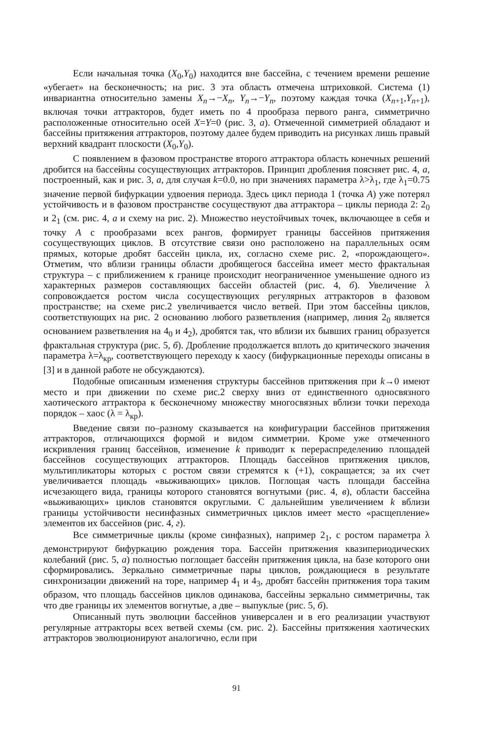Если начальная точка (X<sub>0</sub>,Y<sub>0</sub>) находится вне бассейна, с течением времени решение «убегает» на бесконечность; на рис. 3 эта область отмечена штриховкой. Система (1) инвариантна относительно замены X<sub>n</sub>→−X<sub>n</sub>, Y<sub>n</sub>→−Y<sub>n</sub>, поэтому каждая точка (X<sub>n+1</sub>,Y<sub>n+1</sub>), включая точки аттракторов, будет иметь по 4 прообраза первого ранга, симметрично расположенные относительно осей X=Y=0 (рис. 3, а). Отмеченной симметрией обладают и бассейны притяжения аттракторов, поэтому далее будем приводить на рисунках лишь правый верхний квадрант плоскости (X<sub>0</sub>,Y<sub>0</sub>).
С появлением в фазовом пространстве второго аттрактора область конечных решений дробится на бассейны сосуществующих аттракторов. Принцип дробления поясняет рис. 4, а, построенный, как и рис. 3, а, для случая k=0.0, но при значениях параметра λ>λ<sub>1</sub>, где λ<sub>1</sub>=0.75 значение первой бифуркации удвоения периода. Здесь цикл периода 1 (точка А) уже потерял устойчивость и в фазовом пространстве сосуществуют два аттрактора – циклы периода 2: 2<sub>0</sub> и 2<sub>1</sub> (см. рис. 4, а и схему на рис. 2). Множество неустойчивых точек, включающее в себя и точку А с прообразами всех рангов, формирует границы бассейнов притяжения сосуществующих циклов. В отсутствие связи оно расположено на параллельных осям прямых, которые дробят бассейн цикла, их, согласно схеме рис. 2, «порождающего». Отметим, что вблизи границы области дробящегося бассейна имеет место фрактальная структура – с приближением к границе происходит неограниченное уменьшение одного из характерных размеров составляющих бассейн областей (рис. 4, б). Увеличение λ сопровождается ростом числа сосуществующих регулярных аттракторов в фазовом пространстве; на схеме рис.2 увеличивается число ветвей. При этом бассейны циклов, соответствующих на рис. 2 основанию любого разветвления (например, линия 2<sub>0</sub> является основанием разветвления на 4<sub>0</sub> и 4<sub>2</sub>), дробятся так, что вблизи их бывших границ образуется фрактальная структура (рис. 5, б). Дробление продолжается вплоть до критического значения параметра λ=λ<sub>кр</sub>, соответствующего переходу к хаосу (бифуркационные переходы описаны в [3] и в данной работе не обсуждаются).
Подобные описанным изменения структуры бассейнов притяжения при k→0 имеют место и при движении по схеме рис.2 сверху вниз от единственного односвязного хаотического аттрактора к бесконечному множеству многосвязных вблизи точки перехода порядок – хаос (λ = λ<sub>кр</sub>).
Введение связи по–разному сказывается на конфигурации бассейнов притяжения аттракторов, отличающихся формой и видом симметрии. Кроме уже отмеченного искривления границ бассейнов, изменение k приводит к перераспределению площадей бассейнов сосуществующих аттракторов. Площадь бассейнов притяжения циклов, мультипликаторы которых с ростом связи стремятся к (+1), сокращается; за их счет увеличивается площадь «выживающих» циклов. Поглощая часть площади бассейна исчезающего вида, границы которого становятся вогнутыми (рис. 4, в), области бассейна «выживающих» циклов становятся округлыми. С дальнейшим увеличением k вблизи границы устойчивости несинфазных симметричных циклов имеет место «расщепление» элементов их бассейнов (рис. 4, г).
Все симметричные циклы (кроме синфазных), например 2<sub>1</sub>, с ростом параметра λ демонстрируют бифуркацию рождения тора. Бассейн притяжения квазипериодических колебаний (рис. 5, а) полностью поглощает бассейн притяжения цикла, на базе которого они сформировались. Зеркально симметричные пары циклов, рождающиеся в результате синхронизации движений на торе, например 4<sub>1</sub> и 4<sub>3</sub>, дробят бассейн притяжения тора таким образом, что площадь бассейнов циклов одинакова, бассейны зеркально симметричны, так что две границы их элементов вогнутые, а две – выпуклые (рис. 5, б).
Описанный путь эволюции бассейнов универсален и в его реализации участвуют регулярные аттракторы всех ветвей схемы (см. рис. 2). Бассейны притяжения хаотических аттракторов эволюционируют аналогично, если при
91